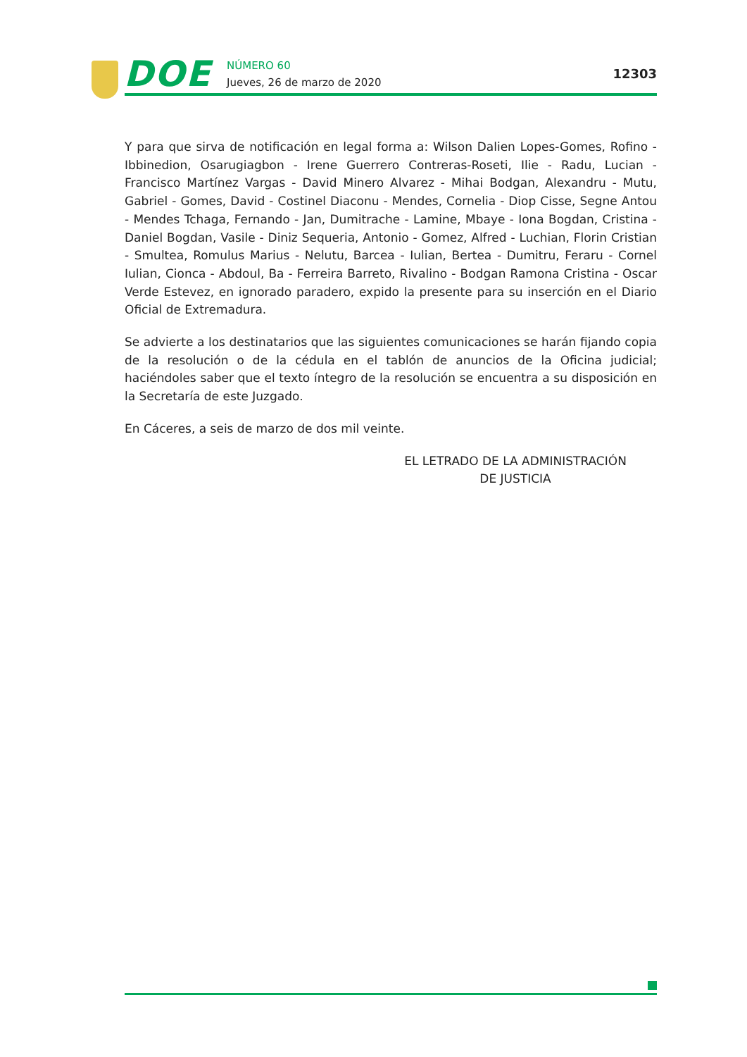DOE NÚMERO 60
Jueves, 26 de marzo de 2020
12303
Y para que sirva de notificación en legal forma a: Wilson Dalien Lopes-Gomes, Rofino - Ibbi­nedion, Osarugiagbon - Irene Guerrero Contreras-Roseti, Ilie - Radu, Lucian - Francisco Martínez Vargas - David Minero Alvarez - Mihai Bodgan, Alexandru - Mutu, Gabriel - Gomes, David - Costinel Diaconu - Mendes, Cornelia - Diop Cisse, Segne Antou - Mendes Tchaga, Fernando - Jan, Dumitrache - Lamine, Mbaye - Iona Bogdan, Cristina - Daniel Bogdan, Vasile - Diniz Sequeria, Antonio - Gomez, Alfred - Luchian, Florin Cristian - Smultea, Romulus Marius - Nelutu, Barcea - Iulian, Bertea - Dumitru, Feraru - Cornel Iulian, Cionca - Abdoul, Ba - Ferreira Barreto, Rivalino - Bodgan Ramona Cristina - Oscar Verde Estevez, en ignorado paradero, expido la presente para su inserción en el Diario Oficial de Extremadura.
Se advierte a los destinatarios que las siguientes comunicaciones se harán fijando copia de la resolución o de la cédula en el tablón de anuncios de la Oficina judicial; haciéndoles saber que el texto íntegro de la resolución se encuentra a su disposición en la Secretaría de este Juzgado.
En Cáceres, a seis de marzo de dos mil veinte.
EL LETRADO DE LA ADMINISTRACIÓN
DE JUSTICIA